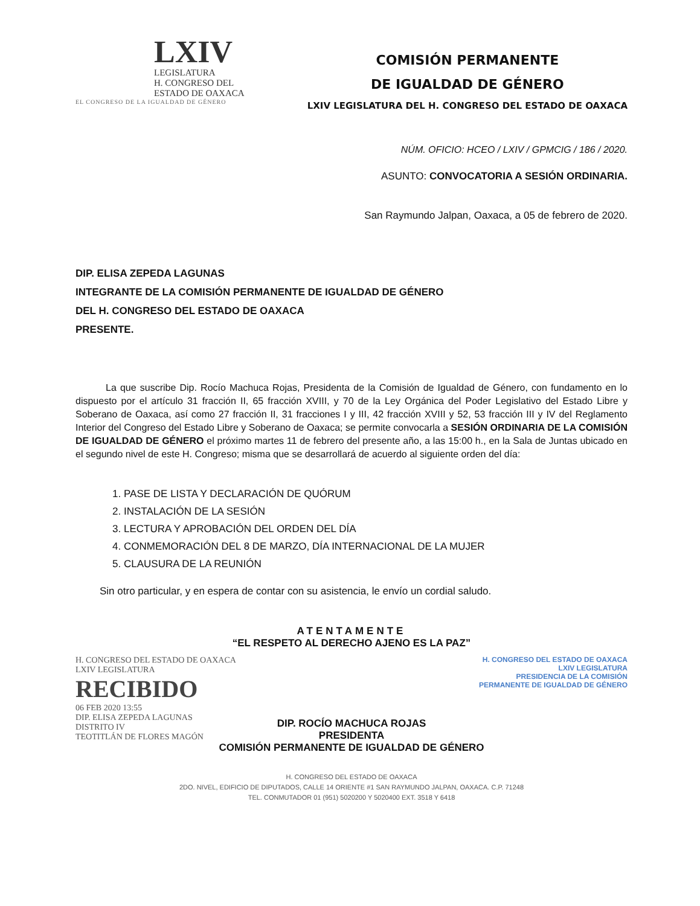LXIV
LEGISLATURA
H. CONGRESO DEL
ESTADO DE OAXACA
EL CONGRESO DE LA IGUALDAD DE GÉNERO
COMISIÓN PERMANENTE
DE IGUALDAD DE GÉNERO
LXIV LEGISLATURA DEL H. CONGRESO DEL ESTADO DE OAXACA
NÚM. OFICIO: HCEO / LXIV / GPMCIG / 186 / 2020.
ASUNTO: CONVOCATORIA A SESIÓN ORDINARIA.
San Raymundo Jalpan, Oaxaca, a 05 de febrero de 2020.
DIP. ELISA ZEPEDA LAGUNAS
INTEGRANTE DE LA COMISIÓN PERMANENTE DE IGUALDAD DE GÉNERO
DEL H. CONGRESO DEL ESTADO DE OAXACA
PRESENTE.
La que suscribe Dip. Rocío Machuca Rojas, Presidenta de la Comisión de Igualdad de Género, con fundamento en lo dispuesto por el artículo 31 fracción II, 65 fracción XVIII, y 70 de la Ley Orgánica del Poder Legislativo del Estado Libre y Soberano de Oaxaca, así como 27 fracción II, 31 fracciones I y III, 42 fracción XVIII y 52, 53 fracción III y IV del Reglamento Interior del Congreso del Estado Libre y Soberano de Oaxaca; se permite convocarla a SESIÓN ORDINARIA DE LA COMISIÓN DE IGUALDAD DE GÉNERO el próximo martes 11 de febrero del presente año, a las 15:00 h., en la Sala de Juntas ubicado en el segundo nivel de este H. Congreso; misma que se desarrollará de acuerdo al siguiente orden del día:
1. PASE DE LISTA Y DECLARACIÓN DE QUÓRUM
2. INSTALACIÓN DE LA SESIÓN
3. LECTURA Y APROBACIÓN DEL ORDEN DEL DÍA
4. CONMEMORACIÓN DEL 8 DE MARZO, DÍA INTERNACIONAL DE LA MUJER
5. CLAUSURA DE LA REUNIÓN
Sin otro particular, y en espera de contar con su asistencia, le envío un cordial saludo.
ATENTAMENTE
“EL RESPETO AL DERECHO AJENO ES LA PAZ”
H. CONGRESO DEL ESTADO DE OAXACA
LXIV LEGISLATURA
RECIBIDO
06 FEB 2020 13:55
DIP. ELISA ZEPEDA LAGUNAS
DISTRITO IV
TEOTITLÁN DE FLORES MAGÓN
H. CONGRESO DEL ESTADO DE OAXACA
LXIV LEGISLATURA
PRESIDENCIA DE LA COMISIÓN
PERMANENTE DE IGUALDAD DE GÉNERO
DIP. ROCÍO MACHUCA ROJAS
PRESIDENTA
COMISIÓN PERMANENTE DE IGUALDAD DE GÉNERO
H. CONGRESO DEL ESTADO DE OAXACA
2DO. NIVEL, EDIFICIO DE DIPUTADOS, CALLE 14 ORIENTE #1 SAN RAYMUNDO JALPAN, OAXACA. C.P. 71248
TEL. CONMUTADOR 01 (951) 5020200 Y 5020400 EXT. 3518 Y 6418